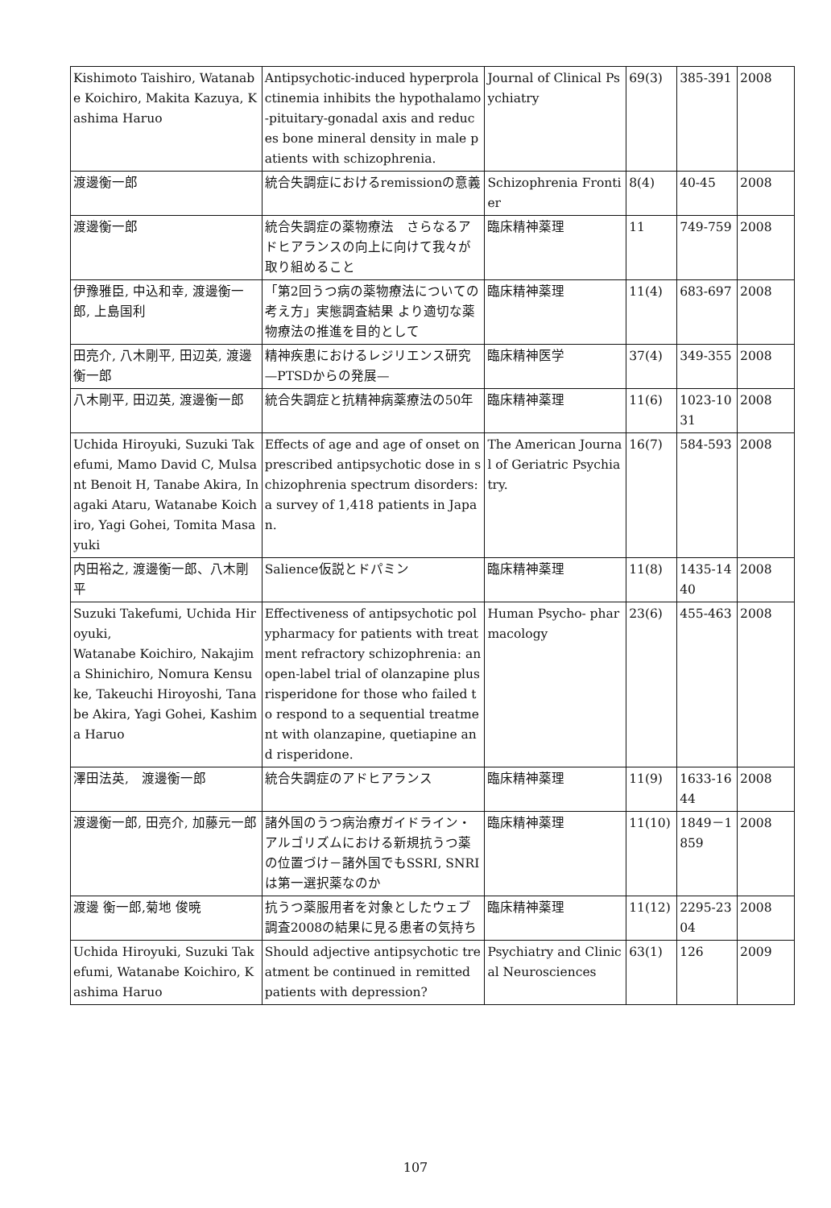| Kishimoto Taishiro, Watanabe Koichiro, Makita Kazuya, Kashima Haruo | Antipsychotic-induced hyperprolactinemia inhibits the hypothalamo-pituitary-gonadal axis and reduces bone mineral density in male patients with schizophrenia. | Journal of Clinical Psychiatry | 69(3) | 385-391 | 2008 |
| 渡邊衡一郎 | 統合失調症におけるremissionの意義 | Schizophrenia Frontier | 8(4) | 40-45 | 2008 |
| 渡邊衡一郎 | 統合失調症の薬物療法 さらなるアドヒアランスの向上に向けて我々が取り組めること | 臨床精神薬理 | 11 | 749-759 | 2008 |
| 伊豫雅臣, 中込和幸, 渡邊衡一郎, 上島国利 | 「第2回うつ病の薬物療法についての考え方」実態調査結果 より適切な薬物療法の推進を目的として | 臨床精神薬理 | 11(4) | 683-697 | 2008 |
| 田亮介, 八木剛平, 田辺英, 渡邊衡一郎 | 精神疾患におけるレジリエンス研究—PTSDからの発展— | 臨床精神医学 | 37(4) | 349-355 | 2008 |
| 八木剛平, 田辺英, 渡邊衡一郎 | 統合失調症と抗精神病薬療法の50年 | 臨床精神薬理 | 11(6) | 1023-1031 | 2008 |
| Uchida Hiroyuki, Suzuki Takefumi, Mamo David C, Mulsant Benoit H, Tanabe Akira, Inagaki Ataru, Watanabe Koichiro, Yagi Gohei, Tomita Masayuki | Effects of age and age of onset on prescribed antipsychotic dose in schizophrenia spectrum disorders: a survey of 1,418 patients in Japan. | The American Journal of Geriatric Psychiatry. | 16(7) | 584-593 | 2008 |
| 内田裕之, 渡邊衡一郎、八木剛平 | Salience仮説とドパミン | 臨床精神薬理 | 11(8) | 1435-1440 | 2008 |
| Suzuki Takefumi, Uchida Hiroyuki, Watanabe Koichiro, Nakajima Shinichiro, Nomura Kensuke, Takeuchi Hiroyoshi, Tanabe Akira, Yagi Gohei, Kashima Haruo | Effectiveness of antipsychotic polypharmacy for patients with treatment refractory schizophrenia: an open-label trial of olanzapine plus risperidone for those who failed to respond to a sequential treatment with olanzapine, quetiapine and risperidone. | Human Psycho- pharmacology | 23(6) | 455-463 | 2008 |
| 澤田法英, 渡邊衡一郎 | 統合失調症のアドヒアランス | 臨床精神薬理 | 11(9) | 1633-1644 | 2008 |
| 渡邊衡一郎, 田亮介, 加藤元一郎 | 諸外国のうつ病治療ガイドライン・アルゴリズムにおける新規抗うつ薬の位置づけ－諸外国でもSSRI, SNRIは第一選択薬なのか | 臨床精神薬理 | 11(10) | 1849－1859 | 2008 |
| 渡邊 衡一郎,菊地 俊暁 | 抗うつ薬服用者を対象としたウェブ調査2008の結果に見る患者の気持ち | 臨床精神薬理 | 11(12) | 2295-2304 | 2008 |
| Uchida Hiroyuki, Suzuki Takefumi, Watanabe Koichiro, Kashima Haruo | Should adjective antipsychotic treatment be continued in remitted patients with depression? | Psychiatry and Clinical Neurosciences | 63(1) | 126 | 2009 |
107